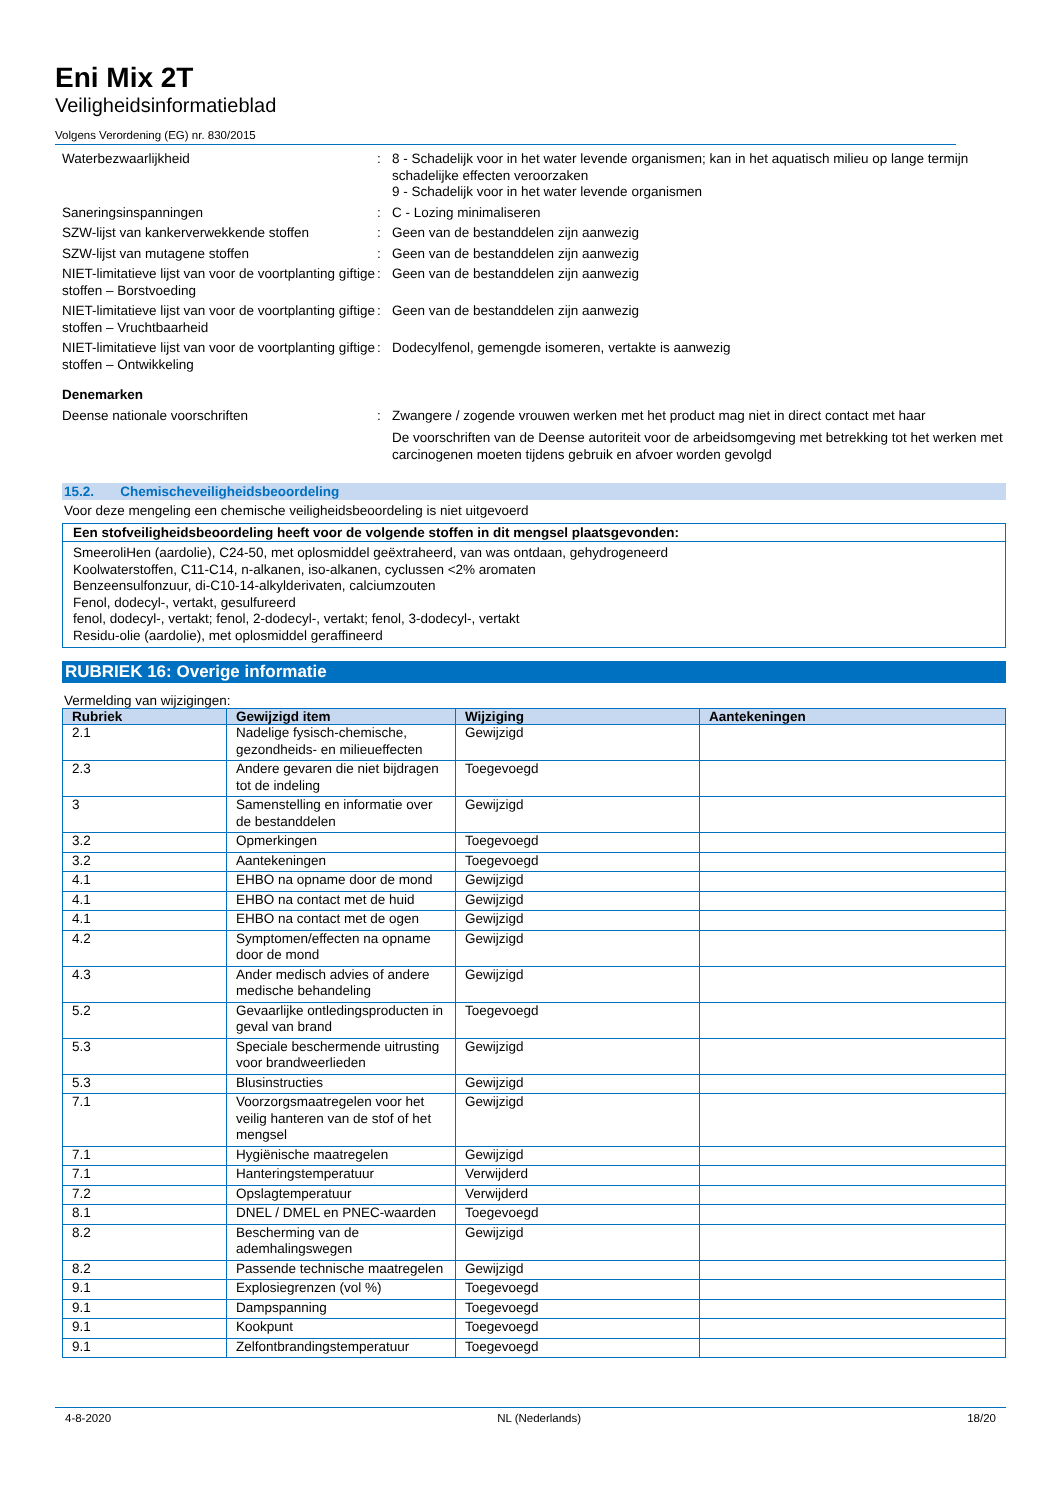Eni Mix 2T
Veiligheidsinformatieblad
Volgens Verordening (EG) nr. 830/2015
| Waterbezwaarlijkheid | : | 8 - Schadelijk voor in het water levende organismen; kan in het aquatisch milieu op lange termijn schadelijke effecten veroorzaken 9 - Schadelijk voor in het water levende organismen |
| Saneringsinspanningen | : | C - Lozing minimaliseren |
| SZW-lijst van kankerverwekkende stoffen | : | Geen van de bestanddelen zijn aanwezig |
| SZW-lijst van mutagene stoffen | : | Geen van de bestanddelen zijn aanwezig |
| NIET-limitatieve lijst van voor de voortplanting giftige stoffen – Borstvoeding | : | Geen van de bestanddelen zijn aanwezig |
| NIET-limitatieve lijst van voor de voortplanting giftige stoffen – Vruchtbaarheid | : | Geen van de bestanddelen zijn aanwezig |
| NIET-limitatieve lijst van voor de voortplanting giftige stoffen – Ontwikkeling | : | Dodecylfenol, gemengde isomeren, vertakte is aanwezig |
| Denemarken | | |
| Deense nationale voorschriften | : | Zwangere / zogende vrouwen werken met het product mag niet in direct contact met haar De voorschriften van de Deense autoriteit voor de arbeidsomgeving met betrekking tot het werken met carcinogenen moeten tijdens gebruik en afvoer worden gevolgd |
15.2. Chemischeveiligheidsbeoordeling
Voor deze mengeling een chemische veiligheidsbeoordeling is niet uitgevoerd
Een stofveiligheidsbeoordeling heeft voor de volgende stoffen in dit mengsel plaatsgevonden:
SmeeroliHen (aardolie), C24-50, met oplosmiddel geëxtraheerd, van was ontdaan, gehydrogeneerd
Koolwaterstoffen, C11-C14, n-alkanen, iso-alkanen, cyclussen <2% aromaten
Benzeensulfonzuur, di-C10-14-alkylderivaten, calciumzouten
Fenol, dodecyl-, vertakt, gesulfureerd
fenol, dodecyl-, vertakt; fenol, 2-dodecyl-, vertakt; fenol, 3-dodecyl-, vertakt
Residu-olie (aardolie), met oplosmiddel geraffineerd
RUBRIEK 16: Overige informatie
Vermelding van wijzigingen:
| Rubriek | Gewijzigd item | Wijziging | Aantekeningen |
| --- | --- | --- | --- |
| 2.1 | Nadelige fysisch-chemische, gezondheids- en milieueffecten | Gewijzigd | |
| 2.3 | Andere gevaren die niet bijdragen tot de indeling | Toegevoegd | |
| 3 | Samenstelling en informatie over de bestanddelen | Gewijzigd | |
| 3.2 | Opmerkingen | Toegevoegd | |
| 3.2 | Aantekeningen | Toegevoegd | |
| 4.1 | EHBO na opname door de mond | Gewijzigd | |
| 4.1 | EHBO na contact met de huid | Gewijzigd | |
| 4.1 | EHBO na contact met de ogen | Gewijzigd | |
| 4.2 | Symptomen/effecten na opname door de mond | Gewijzigd | |
| 4.3 | Ander medisch advies of andere medische behandeling | Gewijzigd | |
| 5.2 | Gevaarlijke ontledingsproducten in geval van brand | Toegevoegd | |
| 5.3 | Speciale beschermende uitrusting voor brandweerlieden | Gewijzigd | |
| 5.3 | Blusinstructies | Gewijzigd | |
| 7.1 | Voorzorgsmaatregelen voor het veilig hanteren van de stof of het mengsel | Gewijzigd | |
| 7.1 | Hygiënische maatregelen | Gewijzigd | |
| 7.1 | Hanteringstemperatuur | Verwijderd | |
| 7.2 | Opslagtemperatuur | Verwijderd | |
| 8.1 | DNEL / DMEL en PNEC-waarden | Toegevoegd | |
| 8.2 | Bescherming van de ademhalingswegen | Gewijzigd | |
| 8.2 | Passende technische maatregelen | Gewijzigd | |
| 9.1 | Explosiegrenzen (vol %) | Toegevoegd | |
| 9.1 | Dampspanning | Toegevoegd | |
| 9.1 | Kookpunt | Toegevoegd | |
| 9.1 | Zelfontbrandingstemperatuur | Toegevoegd | |
4-8-2020 NL (Nederlands) 18/20